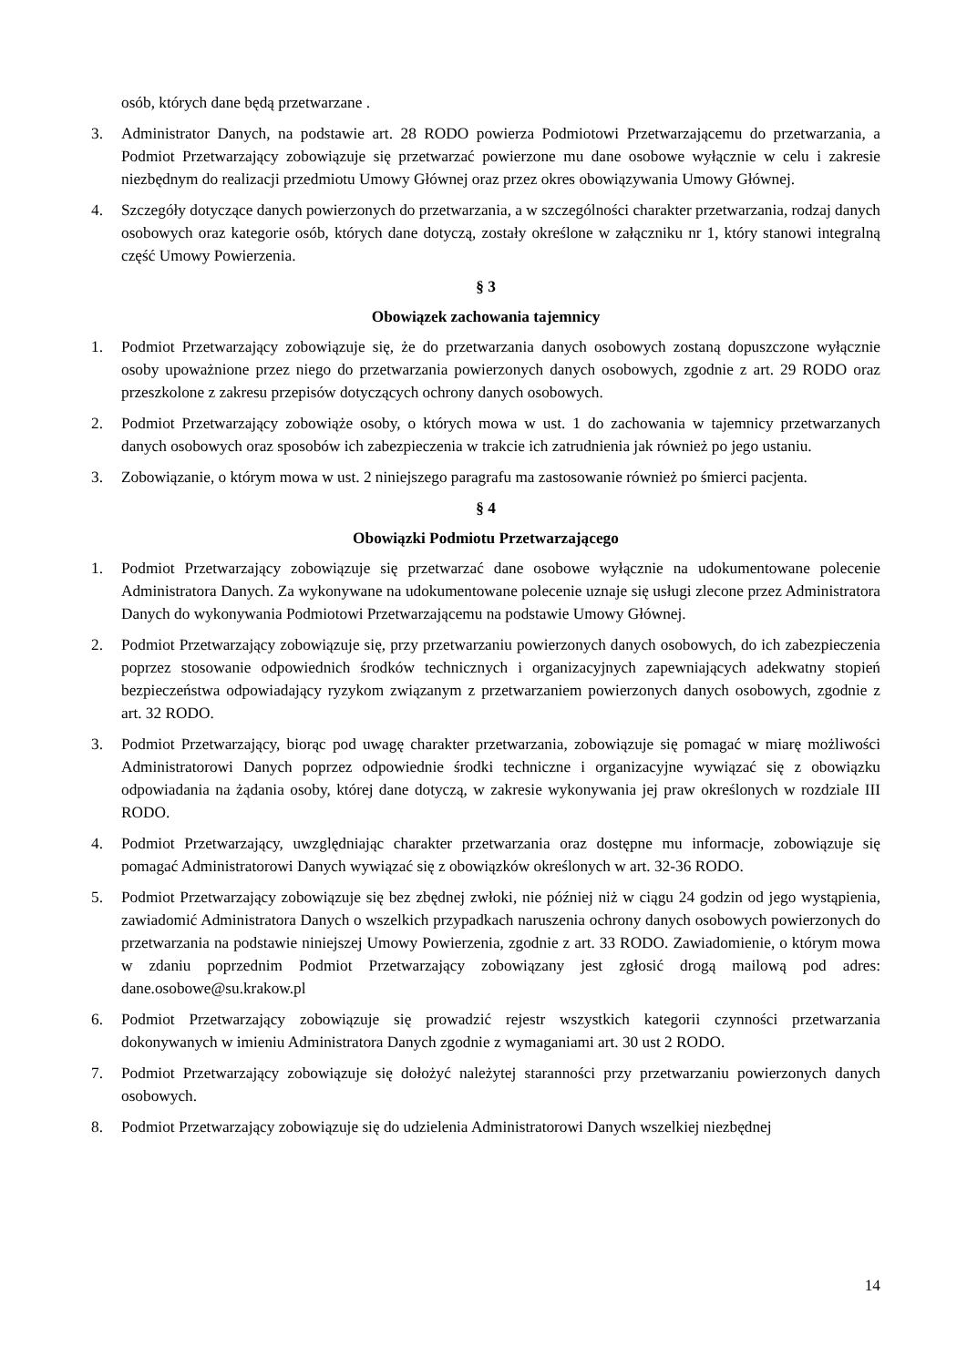osób, których dane będą przetwarzane .
3. Administrator Danych, na podstawie art. 28 RODO powierza Podmiotowi Przetwarzającemu do przetwarzania, a Podmiot Przetwarzający zobowiązuje się przetwarzać powierzone mu dane osobowe wyłącznie w celu i zakresie niezbędnym do realizacji przedmiotu Umowy Głównej oraz przez okres obowiązywania Umowy Głównej.
4. Szczegóły dotyczące danych powierzonych do przetwarzania, a w szczególności charakter przetwarzania, rodzaj danych osobowych oraz kategorie osób, których dane dotyczą, zostały określone w załączniku nr 1, który stanowi integralną część Umowy Powierzenia.
§ 3
Obowiązek zachowania tajemnicy
1. Podmiot Przetwarzający zobowiązuje się, że do przetwarzania danych osobowych zostaną dopuszczone wyłącznie osoby upoważnione przez niego do przetwarzania powierzonych danych osobowych, zgodnie z art. 29 RODO oraz przeszkolone z zakresu przepisów dotyczących ochrony danych osobowych.
2. Podmiot Przetwarzający zobowiąże osoby, o których mowa w ust. 1 do zachowania w tajemnicy przetwarzanych danych osobowych oraz sposobów ich zabezpieczenia w trakcie ich zatrudnienia jak również po jego ustaniu.
3. Zobowiązanie, o którym mowa w ust. 2 niniejszego paragrafu ma zastosowanie również po śmierci pacjenta.
§ 4
Obowiązki Podmiotu Przetwarzającego
1. Podmiot Przetwarzający zobowiązuje się przetwarzać dane osobowe wyłącznie na udokumentowane polecenie Administratora Danych. Za wykonywane na udokumentowane polecenie uznaje się usługi zlecone przez Administratora Danych do wykonywania Podmiotowi Przetwarzającemu na podstawie Umowy Głównej.
2. Podmiot Przetwarzający zobowiązuje się, przy przetwarzaniu powierzonych danych osobowych, do ich zabezpieczenia poprzez stosowanie odpowiednich środków technicznych i organizacyjnych zapewniających adekwatny stopień bezpieczeństwa odpowiadający ryzykom związanym z przetwarzaniem powierzonych danych osobowych, zgodnie z art. 32 RODO.
3. Podmiot Przetwarzający, biorąc pod uwagę charakter przetwarzania, zobowiązuje się pomagać w miarę możliwości Administratorowi Danych poprzez odpowiednie środki techniczne i organizacyjne wywiązać się z obowiązku odpowiadania na żądania osoby, której dane dotyczą, w zakresie wykonywania jej praw określonych w rozdziale III RODO.
4. Podmiot Przetwarzający, uwzględniając charakter przetwarzania oraz dostępne mu informacje, zobowiązuje się pomagać Administratorowi Danych wywiązać się z obowiązków określonych w art. 32-36 RODO.
5. Podmiot Przetwarzający zobowiązuje się bez zbędnej zwłoki, nie później niż w ciągu 24 godzin od jego wystąpienia, zawiadomić Administratora Danych o wszelkich przypadkach naruszenia ochrony danych osobowych powierzonych do przetwarzania na podstawie niniejszej Umowy Powierzenia, zgodnie z art. 33 RODO. Zawiadomienie, o którym mowa w zdaniu poprzednim Podmiot Przetwarzający zobowiązany jest zgłosić drogą mailową pod adres: dane.osobowe@su.krakow.pl
6. Podmiot Przetwarzający zobowiązuje się prowadzić rejestr wszystkich kategorii czynności przetwarzania dokonywanych w imieniu Administratora Danych zgodnie z wymaganiami art. 30 ust 2 RODO.
7. Podmiot Przetwarzający zobowiązuje się dołożyć należytej staranności przy przetwarzaniu powierzonych danych osobowych.
8. Podmiot Przetwarzający zobowiązuje się do udzielenia Administratorowi Danych wszelkiej niezbędnej
14